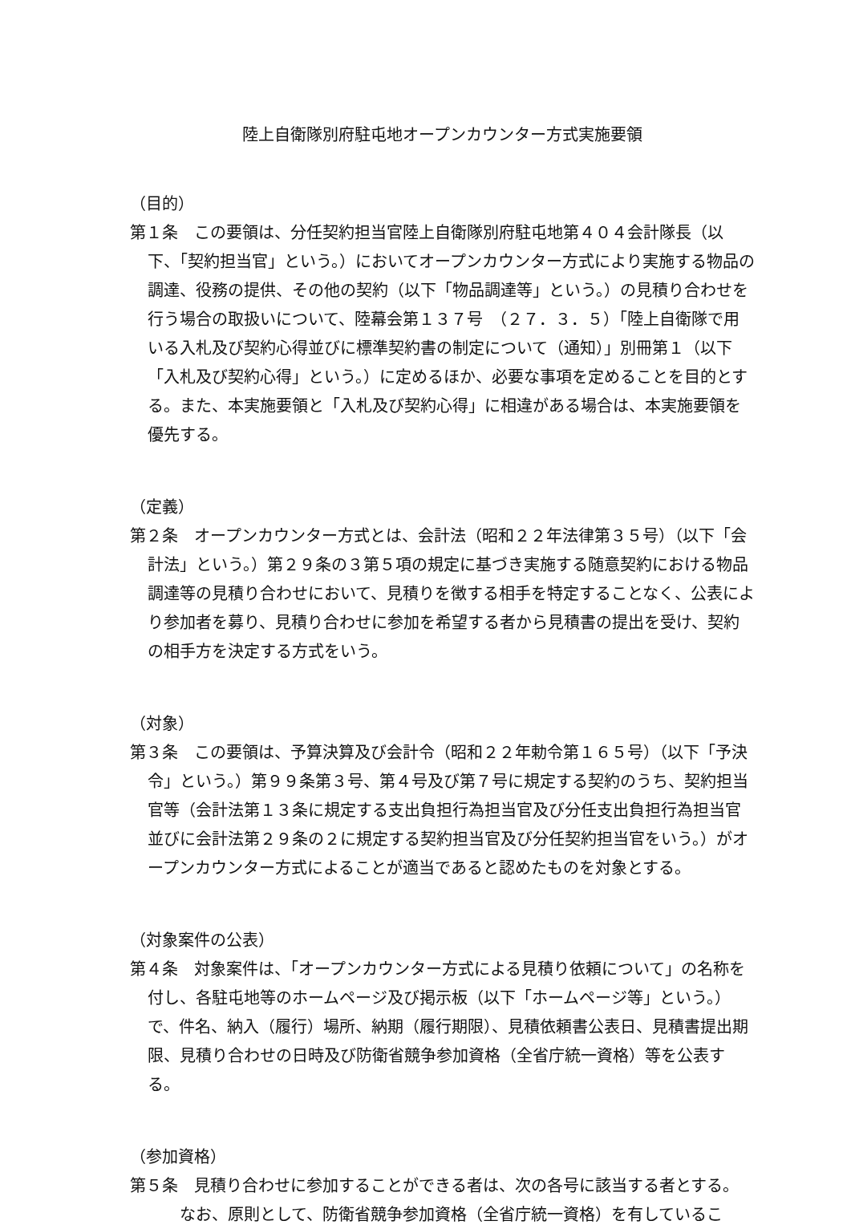陸上自衛隊別府駐屯地オープンカウンター方式実施要領
（目的）
第１条　この要領は、分任契約担当官陸上自衛隊別府駐屯地第４０４会計隊長（以下、「契約担当官」という。）においてオープンカウンター方式により実施する物品の調達、役務の提供、その他の契約（以下「物品調達等」という。）の見積り合わせを行う場合の取扱いについて、陸幕会第１３７号　（２７．３．５）「陸上自衛隊で用いる入札及び契約心得並びに標準契約書の制定について（通知）」別冊第１（以下「入札及び契約心得」という。）に定めるほか、必要な事項を定めることを目的とする。また、本実施要領と「入札及び契約心得」に相違がある場合は、本実施要領を優先する。
（定義）
第２条　オープンカウンター方式とは、会計法（昭和２２年法律第３５号）（以下「会計法」という。）第２９条の３第５項の規定に基づき実施する随意契約における物品調達等の見積り合わせにおいて、見積りを徴する相手を特定することなく、公表により参加者を募り、見積り合わせに参加を希望する者から見積書の提出を受け、契約の相手方を決定する方式をいう。
（対象）
第３条　この要領は、予算決算及び会計令（昭和２２年勅令第１６５号）（以下「予決令」という。）第９９条第３号、第４号及び第７号に規定する契約のうち、契約担当官等（会計法第１３条に規定する支出負担行為担当官及び分任支出負担行為担当官並びに会計法第２９条の２に規定する契約担当官及び分任契約担当官をいう。）がオープンカウンター方式によることが適当であると認めたものを対象とする。
（対象案件の公表）
第４条　対象案件は、「オープンカウンター方式による見積り依頼について」の名称を付し、各駐屯地等のホームページ及び掲示板（以下「ホームページ等」という。）で、件名、納入（履行）場所、納期（履行期限）、見積依頼書公表日、見積書提出期限、見積り合わせの日時及び防衛省競争参加資格（全省庁統一資格）等を公表する。
（参加資格）
第５条　見積り合わせに参加することができる者は、次の各号に該当する者とする。
なお、原則として、防衛省競争参加資格（全省庁統一資格）を有しているこ